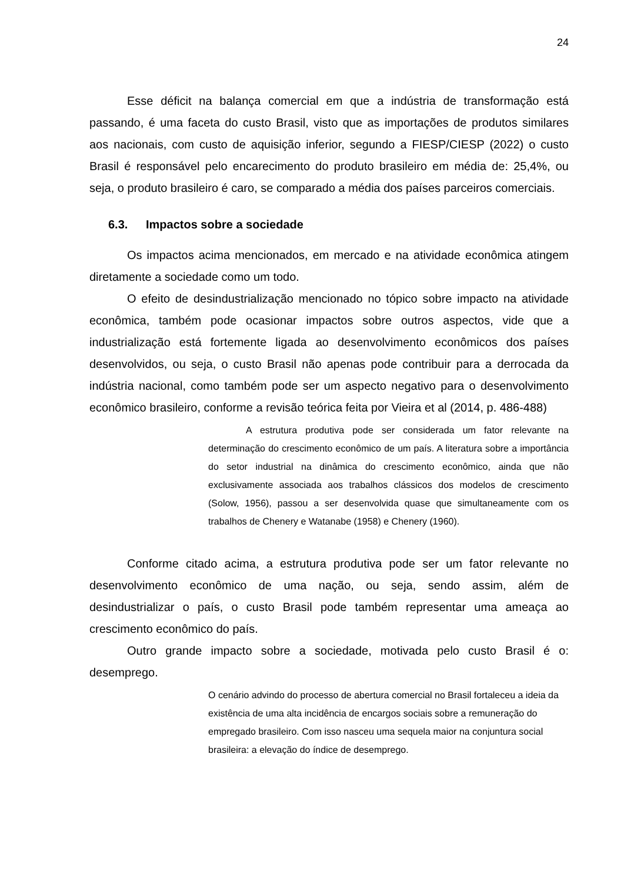24
Esse déficit na balança comercial em que a indústria de transformação está passando, é uma faceta do custo Brasil, visto que as importações de produtos similares aos nacionais, com custo de aquisição inferior, segundo a FIESP/CIESP (2022) o custo Brasil é responsável pelo encarecimento do produto brasileiro em média de: 25,4%, ou seja, o produto brasileiro é caro, se comparado a média dos países parceiros comerciais.
6.3. Impactos sobre a sociedade
Os impactos acima mencionados, em mercado e na atividade econômica atingem diretamente a sociedade como um todo.
O efeito de desindustrialização mencionado no tópico sobre impacto na atividade econômica, também pode ocasionar impactos sobre outros aspectos, vide que a industrialização está fortemente ligada ao desenvolvimento econômicos dos países desenvolvidos, ou seja, o custo Brasil não apenas pode contribuir para a derrocada da indústria nacional, como também pode ser um aspecto negativo para o desenvolvimento econômico brasileiro, conforme a revisão teórica feita por Vieira et al (2014, p. 486-488)
A estrutura produtiva pode ser considerada um fator relevante na determinação do crescimento econômico de um país. A literatura sobre a importância do setor industrial na dinâmica do crescimento econômico, ainda que não exclusivamente associada aos trabalhos clássicos dos modelos de crescimento (Solow, 1956), passou a ser desenvolvida quase que simultaneamente com os trabalhos de Chenery e Watanabe (1958) e Chenery (1960).
Conforme citado acima, a estrutura produtiva pode ser um fator relevante no desenvolvimento econômico de uma nação, ou seja, sendo assim, além de desindustrializar o país, o custo Brasil pode também representar uma ameaça ao crescimento econômico do país.
Outro grande impacto sobre a sociedade, motivada pelo custo Brasil é o: desemprego.
O cenário advindo do processo de abertura comercial no Brasil fortaleceu a ideia da existência de uma alta incidência de encargos sociais sobre a remuneração do empregado brasileiro. Com isso nasceu uma sequela maior na conjuntura social brasileira: a elevação do índice de desemprego.